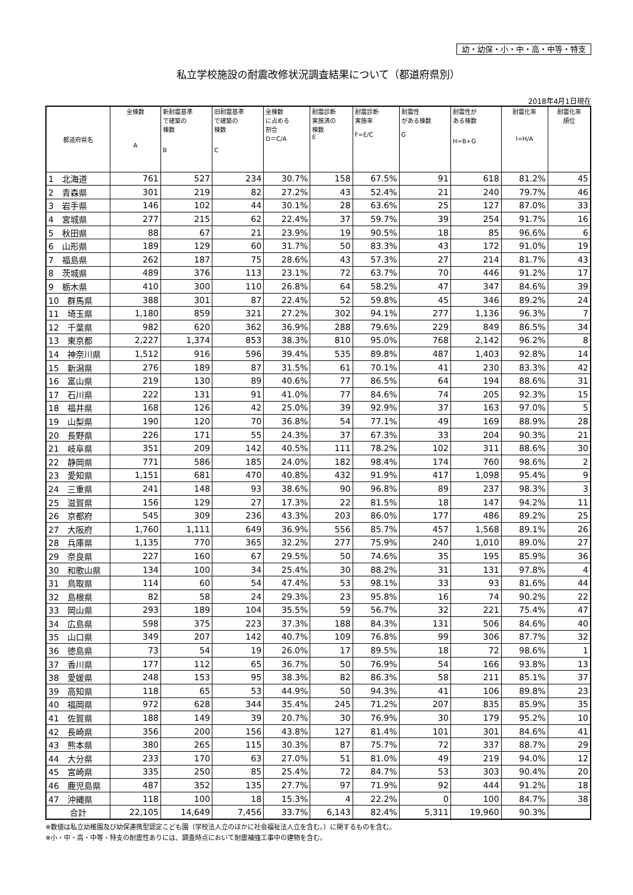幼・幼保・小・中・高・中等・特支
私立学校施設の耐震改修状況調査結果について（都道府県別）
2018年4月1日現在
| 都道府県名 | 全棟数 A | 新耐震基準 で建築の 棟数 B | 旧耐震基準 で建築の 棟数 C | 全棟数 に占める 割合 D＝C/A | 耐震診断 実施済の 棟数 E | 耐震診断 実施率 F=E/C | 耐震性 がある棟数 G | 耐震性が ある棟数 H=B+G | 耐震化率 I=H/A | 耐震化率 順位 |
| --- | --- | --- | --- | --- | --- | --- | --- | --- | --- | --- |
| 1 北海道 | 761 | 527 | 234 | 30.7% | 158 | 67.5% | 91 | 618 | 81.2% | 45 |
| 2 青森県 | 301 | 219 | 82 | 27.2% | 43 | 52.4% | 21 | 240 | 79.7% | 46 |
| 3 岩手県 | 146 | 102 | 44 | 30.1% | 28 | 63.6% | 25 | 127 | 87.0% | 33 |
| 4 宮城県 | 277 | 215 | 62 | 22.4% | 37 | 59.7% | 39 | 254 | 91.7% | 16 |
| 5 秋田県 | 88 | 67 | 21 | 23.9% | 19 | 90.5% | 18 | 85 | 96.6% | 6 |
| 6 山形県 | 189 | 129 | 60 | 31.7% | 50 | 83.3% | 43 | 172 | 91.0% | 19 |
| 7 福島県 | 262 | 187 | 75 | 28.6% | 43 | 57.3% | 27 | 214 | 81.7% | 43 |
| 8 茨城県 | 489 | 376 | 113 | 23.1% | 72 | 63.7% | 70 | 446 | 91.2% | 17 |
| 9 栃木県 | 410 | 300 | 110 | 26.8% | 64 | 58.2% | 47 | 347 | 84.6% | 39 |
| 10 群馬県 | 388 | 301 | 87 | 22.4% | 52 | 59.8% | 45 | 346 | 89.2% | 24 |
| 11 埼玉県 | 1,180 | 859 | 321 | 27.2% | 302 | 94.1% | 277 | 1,136 | 96.3% | 7 |
| 12 千葉県 | 982 | 620 | 362 | 36.9% | 288 | 79.6% | 229 | 849 | 86.5% | 34 |
| 13 東京都 | 2,227 | 1,374 | 853 | 38.3% | 810 | 95.0% | 768 | 2,142 | 96.2% | 8 |
| 14 神奈川県 | 1,512 | 916 | 596 | 39.4% | 535 | 89.8% | 487 | 1,403 | 92.8% | 14 |
| 15 新潟県 | 276 | 189 | 87 | 31.5% | 61 | 70.1% | 41 | 230 | 83.3% | 42 |
| 16 富山県 | 219 | 130 | 89 | 40.6% | 77 | 86.5% | 64 | 194 | 88.6% | 31 |
| 17 石川県 | 222 | 131 | 91 | 41.0% | 77 | 84.6% | 74 | 205 | 92.3% | 15 |
| 18 福井県 | 168 | 126 | 42 | 25.0% | 39 | 92.9% | 37 | 163 | 97.0% | 5 |
| 19 山梨県 | 190 | 120 | 70 | 36.8% | 54 | 77.1% | 49 | 169 | 88.9% | 28 |
| 20 長野県 | 226 | 171 | 55 | 24.3% | 37 | 67.3% | 33 | 204 | 90.3% | 21 |
| 21 岐阜県 | 351 | 209 | 142 | 40.5% | 111 | 78.2% | 102 | 311 | 88.6% | 30 |
| 22 静岡県 | 771 | 586 | 185 | 24.0% | 182 | 98.4% | 174 | 760 | 98.6% | 2 |
| 23 愛知県 | 1,151 | 681 | 470 | 40.8% | 432 | 91.9% | 417 | 1,098 | 95.4% | 9 |
| 24 三重県 | 241 | 148 | 93 | 38.6% | 90 | 96.8% | 89 | 237 | 98.3% | 3 |
| 25 滋賀県 | 156 | 129 | 27 | 17.3% | 22 | 81.5% | 18 | 147 | 94.2% | 11 |
| 26 京都府 | 545 | 309 | 236 | 43.3% | 203 | 86.0% | 177 | 486 | 89.2% | 25 |
| 27 大阪府 | 1,760 | 1,111 | 649 | 36.9% | 556 | 85.7% | 457 | 1,568 | 89.1% | 26 |
| 28 兵庫県 | 1,135 | 770 | 365 | 32.2% | 277 | 75.9% | 240 | 1,010 | 89.0% | 27 |
| 29 奈良県 | 227 | 160 | 67 | 29.5% | 50 | 74.6% | 35 | 195 | 85.9% | 36 |
| 30 和歌山県 | 134 | 100 | 34 | 25.4% | 30 | 88.2% | 31 | 131 | 97.8% | 4 |
| 31 鳥取県 | 114 | 60 | 54 | 47.4% | 53 | 98.1% | 33 | 93 | 81.6% | 44 |
| 32 島根県 | 82 | 58 | 24 | 29.3% | 23 | 95.8% | 16 | 74 | 90.2% | 22 |
| 33 岡山県 | 293 | 189 | 104 | 35.5% | 59 | 56.7% | 32 | 221 | 75.4% | 47 |
| 34 広島県 | 598 | 375 | 223 | 37.3% | 188 | 84.3% | 131 | 506 | 84.6% | 40 |
| 35 山口県 | 349 | 207 | 142 | 40.7% | 109 | 76.8% | 99 | 306 | 87.7% | 32 |
| 36 徳島県 | 73 | 54 | 19 | 26.0% | 17 | 89.5% | 18 | 72 | 98.6% | 1 |
| 37 香川県 | 177 | 112 | 65 | 36.7% | 50 | 76.9% | 54 | 166 | 93.8% | 13 |
| 38 愛媛県 | 248 | 153 | 95 | 38.3% | 82 | 86.3% | 58 | 211 | 85.1% | 37 |
| 39 高知県 | 118 | 65 | 53 | 44.9% | 50 | 94.3% | 41 | 106 | 89.8% | 23 |
| 40 福岡県 | 972 | 628 | 344 | 35.4% | 245 | 71.2% | 207 | 835 | 85.9% | 35 |
| 41 佐賀県 | 188 | 149 | 39 | 20.7% | 30 | 76.9% | 30 | 179 | 95.2% | 10 |
| 42 長崎県 | 356 | 200 | 156 | 43.8% | 127 | 81.4% | 101 | 301 | 84.6% | 41 |
| 43 熊本県 | 380 | 265 | 115 | 30.3% | 87 | 75.7% | 72 | 337 | 88.7% | 29 |
| 44 大分県 | 233 | 170 | 63 | 27.0% | 51 | 81.0% | 49 | 219 | 94.0% | 12 |
| 45 宮崎県 | 335 | 250 | 85 | 25.4% | 72 | 84.7% | 53 | 303 | 90.4% | 20 |
| 46 鹿児島県 | 487 | 352 | 135 | 27.7% | 97 | 71.9% | 92 | 444 | 91.2% | 18 |
| 47 沖縄県 | 118 | 100 | 18 | 15.3% | 4 | 22.2% | 0 | 100 | 84.7% | 38 |
| 合計 | 22,105 | 14,649 | 7,456 | 33.7% | 6,143 | 82.4% | 5,311 | 19,960 | 90.3% | |
※数値は私立幼稚園及び幼保連携型認定こども園（学校法人立のほかに社会福祉法人立を含む。）に関するものを含む。
※小・中・高・中等・特支の耐震性ありには、調査時点において耐震補強工事中の建物を含む。